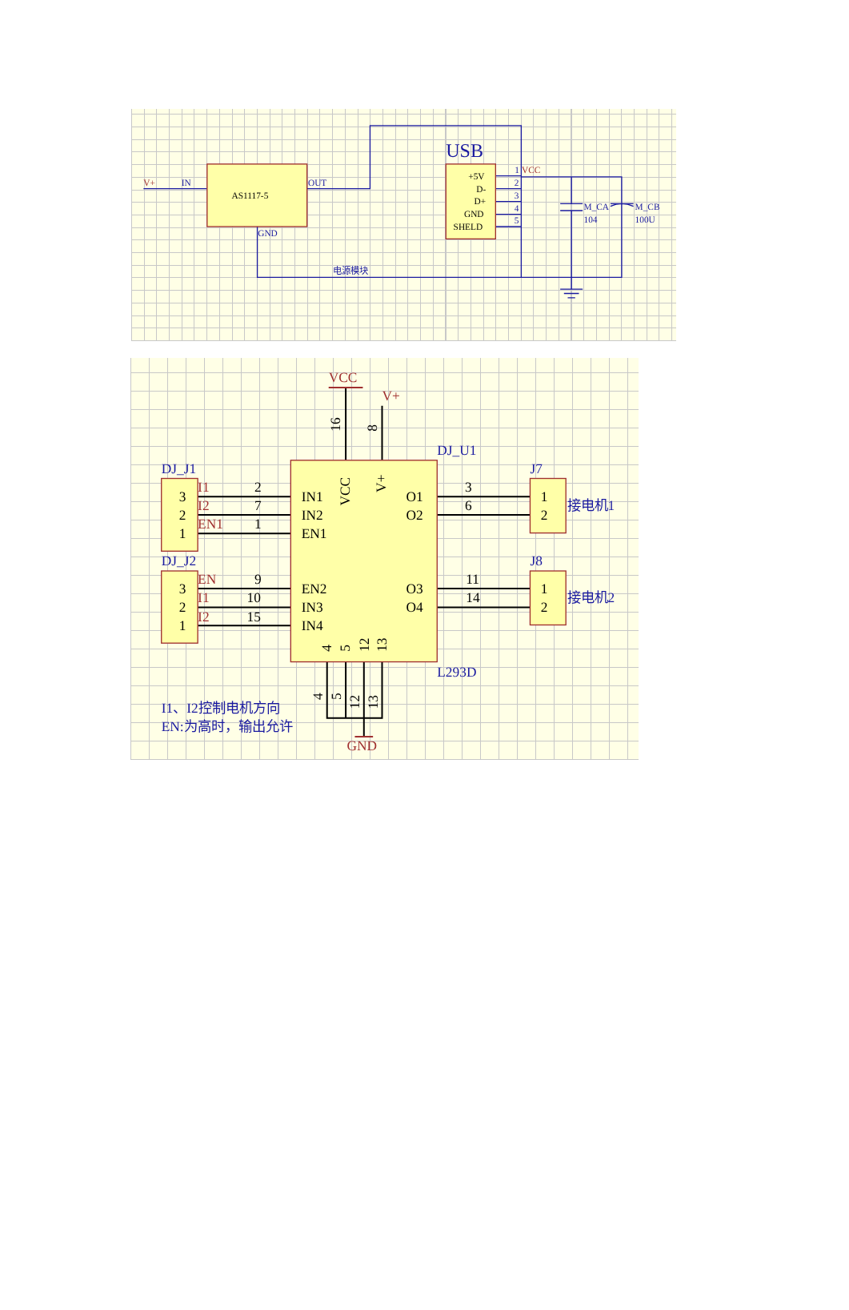V+
IN
AS1117-5
OUT
GND
USB
+5V
D-
D+
GND
SHELD
1
VCC
2
3
4
5
M_CA
104
M_CB
100U
电源模块
VCC
V+
DJ_U1
DJ_J1
DJ_J2
J7
J8
L293D
16
8
VCC
V+
IN1
IN2
EN1
EN2
IN3
IN4
O1
O2
O3
O4
2
7
1
9
10
15
3
6
11
14
I1
I2
EN1
EN
I1
I2
3
2
1
3
2
1
1
2
1
2
接电机1
接电机2
4
5
12
13
4
5
12
13
GND
I1、I2控制电机方向
EN:为高时，输出允许